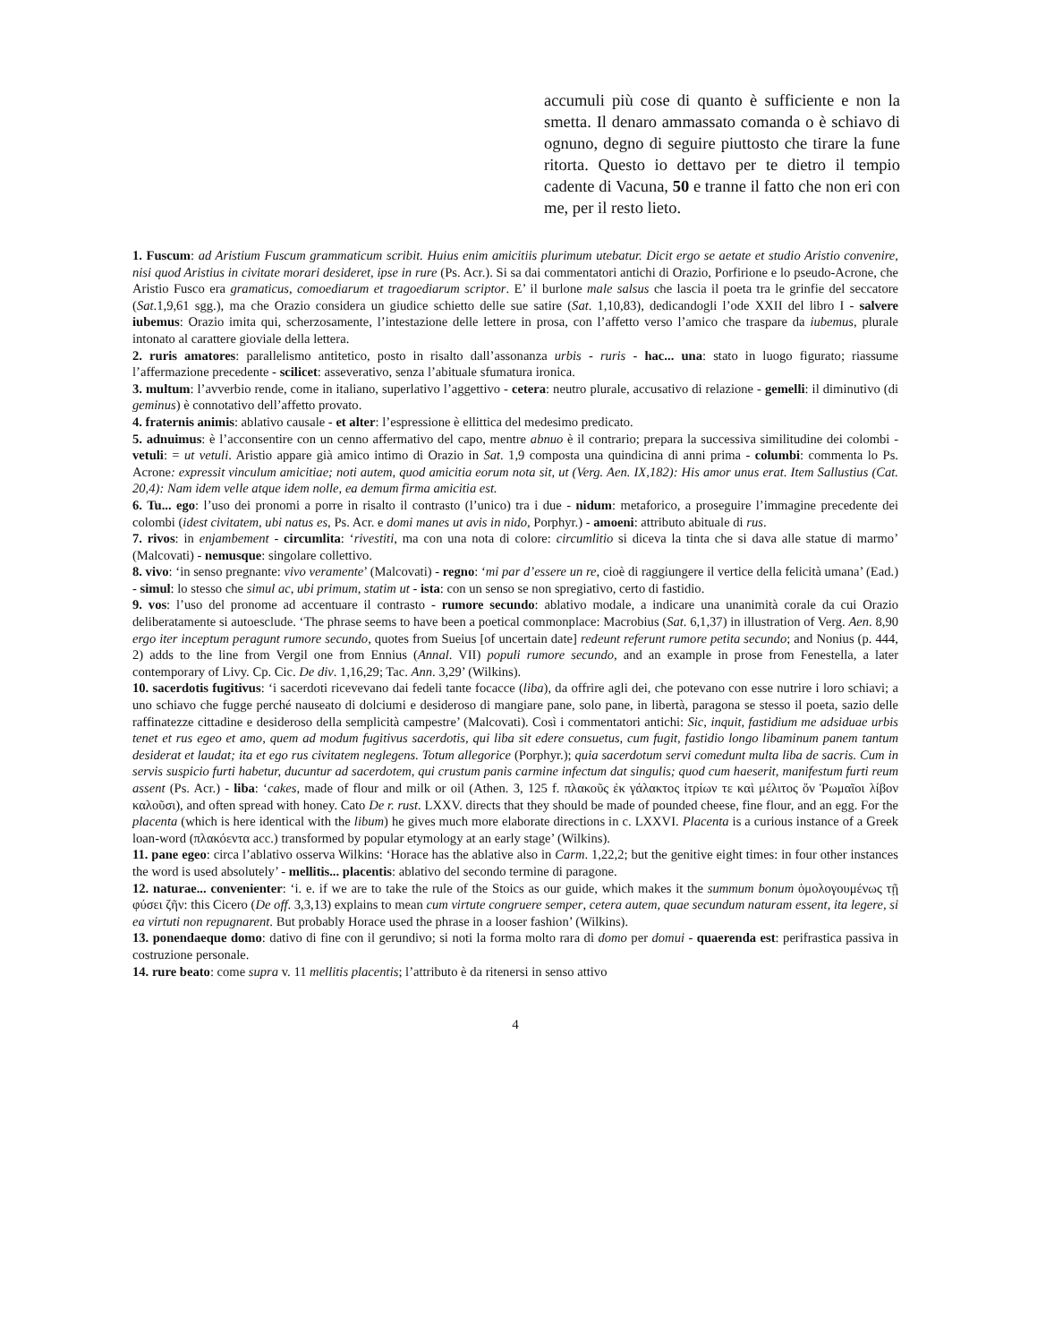accumuli più cose di quanto è sufficiente e non la smetta. Il denaro ammassato comanda o è schiavo di ognuno, degno di seguire piuttosto che tirare la fune ritorta. Questo io dettavo per te dietro il tempio cadente di Vacuna, 50 e tranne il fatto che non eri con me, per il resto lieto.
1. Fuscum: ad Aristium Fuscum grammaticum scribit. Huius enim amicitiis plurimum utebatur. Dicit ergo se aetate et studio Aristio convenire, nisi quod Aristius in civitate morari desideret, ipse in rure (Ps. Acr.). Si sa dai commentatori antichi di Orazio, Porfirione e lo pseudo-Acrone, che Aristio Fusco era gramaticus, comoediarum et tragoediarum scriptor. E’ il burlone male salsus che lascia il poeta tra le grinfie del seccatore (Sat.1,9,61 sgg.), ma che Orazio considera un giudice schietto delle sue satire (Sat. 1,10,83), dedicandogli l’ode XXII del libro I - salvere iubemus: Orazio imita qui, scherzosamente, l’intestazione delle lettere in prosa, con l’affetto verso l’amico che traspare da iubemus, plurale intonato al carattere gioviale della lettera.
2. ruris amatores: parallelismo antitetico, posto in risalto dall’assonanza urbis - ruris - hac... una: stato in luogo figurato; riassume l’affermazione precedente - scilicet: asseverativo, senza l’abituale sfumatura ironica.
3. multum: l’avverbio rende, come in italiano, superlativo l’aggettivo - cetera: neutro plurale, accusativo di relazione - gemelli: il diminutivo (di geminus) è connotativo dell’affetto provato.
4. fraternis animis: ablativo causale - et alter: l’espressione è ellittica del medesimo predicato.
5. adnuimus: è l’acconsentire con un cenno affermativo del capo, mentre abnuo è il contrario; prepara la successiva similitudine dei colombi - vetuli: = ut vetuli. Aristio appare già amico intimo di Orazio in Sat. 1,9 composta una quindicina di anni prima - columbi: commenta lo Ps. Acrone: expressit vinculum amicitiae; noti autem, quod amicitia eorum nota sit, ut (Verg. Aen. IX,182): His amor unus erat. Item Sallustius (Cat. 20,4): Nam idem velle atque idem nolle, ea demum firma amicitia est.
6. Tu... ego: l’uso dei pronomi a porre in risalto il contrasto (l’unico) tra i due - nidum: metaforico, a proseguire l’immagine precedente dei colombi (idest civitatem, ubi natus es, Ps. Acr. e domi manes ut avis in nido, Porphyr.) - amoeni: attributo abituale di rus.
7. rivos: in enjambement - circumlita: ‘rivestiti, ma con una nota di colore: circumlitio si diceva la tinta che si dava alle statue di marmo’ (Malcovati) - nemusque: singolare collettivo.
8. vivo: ‘in senso pregnante: vivo veramente’ (Malcovati) - regno: ‘mi par d’essere un re, cioè di raggiungere il vertice della felicità umana’ (Ead.) - simul: lo stesso che simul ac, ubi primum, statim ut - ista: con un senso se non spregiativo, certo di fastidio.
9. vos: l’uso del pronome ad accentuare il contrasto - rumore secundo: ablativo modale, a indicare una unanimità corale da cui Orazio deliberatamente si autoesclude. ‘The phrase seems to have been a poetical commonplace: Macrobius (Sat. 6,1,37) in illustration of Verg. Aen. 8,90 ergo iter inceptum peragunt rumore secundo, quotes from Sueius [of uncertain date] redeunt referunt rumore petita secundo; and Nonius (p. 444, 2) adds to the line from Vergil one from Ennius (Annal. VII) populi rumore secundo, and an example in prose from Fenestella, a later contemporary of Livy. Cp. Cic. De div. 1,16,29; Tac. Ann. 3,29’ (Wilkins).
10. sacerdotis fugitivus: ‘i sacerdoti ricevevano dai fedeli tante focacce (liba), da offrire agli dei, che potevano con esse nutrire i loro schiavi; a uno schiavo che fugge perché nauseato di dolciumi e desideroso di mangiare pane, solo pane, in libertà, paragona se stesso il poeta, sazio delle raffinatezze cittadine e desideroso della semplicità campestre’ (Malcovati). Così i commentatori antichi: Sic, inquit, fastidium me adsiduae urbis tenet et rus egeo et amo, quem ad modum fugitivus sacerdotis, qui liba sit edere consuetus, cum fugit, fastidio longo libaminum panem tantum desiderat et laudat; ita et ego rus civitatem neglegens. Totum allegorice (Porphyr.); quia sacerdotum servi comedunt multa liba de sacris. Cum in servis suspicio furti habetur, ducuntur ad sacerdotem, qui crustum panis carmine infectum dat singulis; quod cum haeserit, manifestum furti reum assent (Ps. Acr.) - liba: ‘cakes, made of flour and milk or oil (Athen. 3, 125 f. πλακοῦς ἐκ γάλακτος ἰτρίων τε καὶ μέλιτος ὅν Ῥωμαῖοι λίβον καλοῦσι), and often spread with honey. Cato De r. rust. LXXV. directs that they should be made of pounded cheese, fine flour, and an egg. For the placenta (which is here identical with the libum) he gives much more elaborate directions in c. LXXVI. Placenta is a curious instance of a Greek loan-word (πλακόεντα acc.) transformed by popular etymology at an early stage’ (Wilkins).
11. pane egeo: circa l’ablativo osserva Wilkins: ‘Horace has the ablative also in Carm. 1,22,2; but the genitive eight times: in four other instances the word is used absolutely’ - mellitis... placentis: ablativo del secondo termine di paragone.
12. naturae... convenienter: ‘i. e. if we are to take the rule of the Stoics as our guide, which makes it the summum bonum ὁμολογουμένως τῇ φύσει ζῆν: this Cicero (De off. 3,3,13) explains to mean cum virtute congruere semper, cetera autem, quae secundum naturam essent, ita legere, si ea virtuti non repugnarent. But probably Horace used the phrase in a looser fashion’ (Wilkins).
13. ponendaeque domo: dativo di fine con il gerundivo; si noti la forma molto rara di domo per domui - quaerenda est: perifrastica passiva in costruzione personale.
14. rure beato: come supra v. 11 mellitis placentis; l’attributo è da ritenersi in senso attivo
4